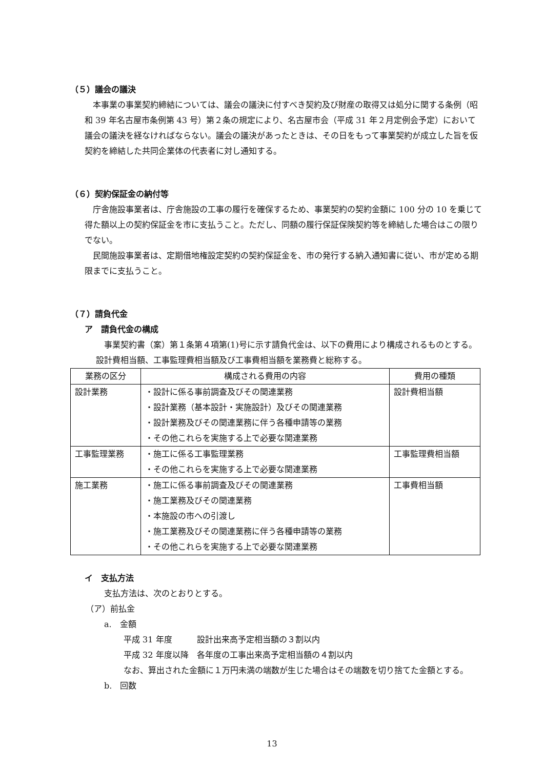（５）議会の議決
本事業の事業契約締結については、議会の議決に付すべき契約及び財産の取得又は処分に関する条例（昭和 39 年名古屋市条例第 43 号）第２条の規定により、名古屋市会（平成 31 年２月定例会予定）において議会の議決を経なければならない。議会の議決があったときは、その日をもって事業契約が成立した旨を仮契約を締結した共同企業体の代表者に対し通知する。
（６）契約保証金の納付等
庁舎施設事業者は、庁舎施設の工事の履行を確保するため、事業契約の契約金額に 100 分の 10 を乗じて得た額以上の契約保証金を市に支払うこと。ただし、同額の履行保証保険契約等を締結した場合はこの限りでない。
民間施設事業者は、定期借地権設定契約の契約保証金を、市の発行する納入通知書に従い、市が定める期限までに支払うこと。
（７）請負代金
ア　請負代金の構成
事業契約書（案）第１条第４項第(1)号に示す請負代金は、以下の費用により構成されるものとする。設計費相当額、工事監理費相当額及び工事費相当額を業務費と総称する。
| 業務の区分 | 構成される費用の内容 | 費用の種類 |
| --- | --- | --- |
| 設計業務 | ・設計に係る事前調査及びその関連業務 ・設計業務（基本設計・実施設計）及びその関連業務 ・設計業務及びその関連業務に伴う各種申請等の業務 ・その他これらを実施する上で必要な関連業務 | 設計費相当額 |
| 工事監理業務 | ・施工に係る工事監理業務 ・その他これらを実施する上で必要な関連業務 | 工事監理費相当額 |
| 施工業務 | ・施工に係る事前調査及びその関連業務 ・施工業務及びその関連業務 ・本施設の市への引渡し ・施工業務及びその関連業務に伴う各種申請等の業務 ・その他これらを実施する上で必要な関連業務 | 工事費相当額 |
イ　支払方法
支払方法は、次のとおりとする。
（ア）前払金
a.　金額
平成 31 年度　　　設計出来高予定相当額の３割以内
平成 32 年度以降　各年度の工事出来高予定相当額の４割以内
なお、算出された金額に１万円未満の端数が生じた場合はその端数を切り捨てた金額とする。
b.　回数
13